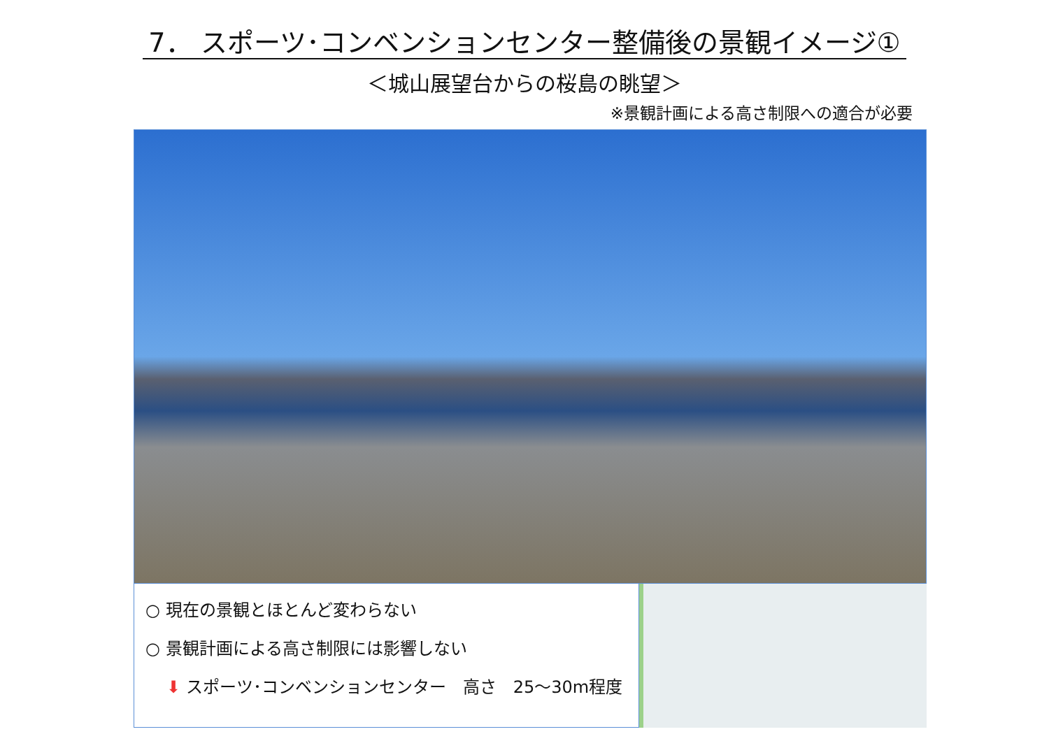7． スポーツ･コンベンションセンター整備後の景観イメージ①
＜城山展望台からの桜島の眺望＞
※景観計画による高さ制限への適合が必要
○ 現在の景観とほとんど変わらない
○ 景観計画による高さ制限には影響しない
⬇ スポーツ･コンベンションセンター　高さ　25～30m程度